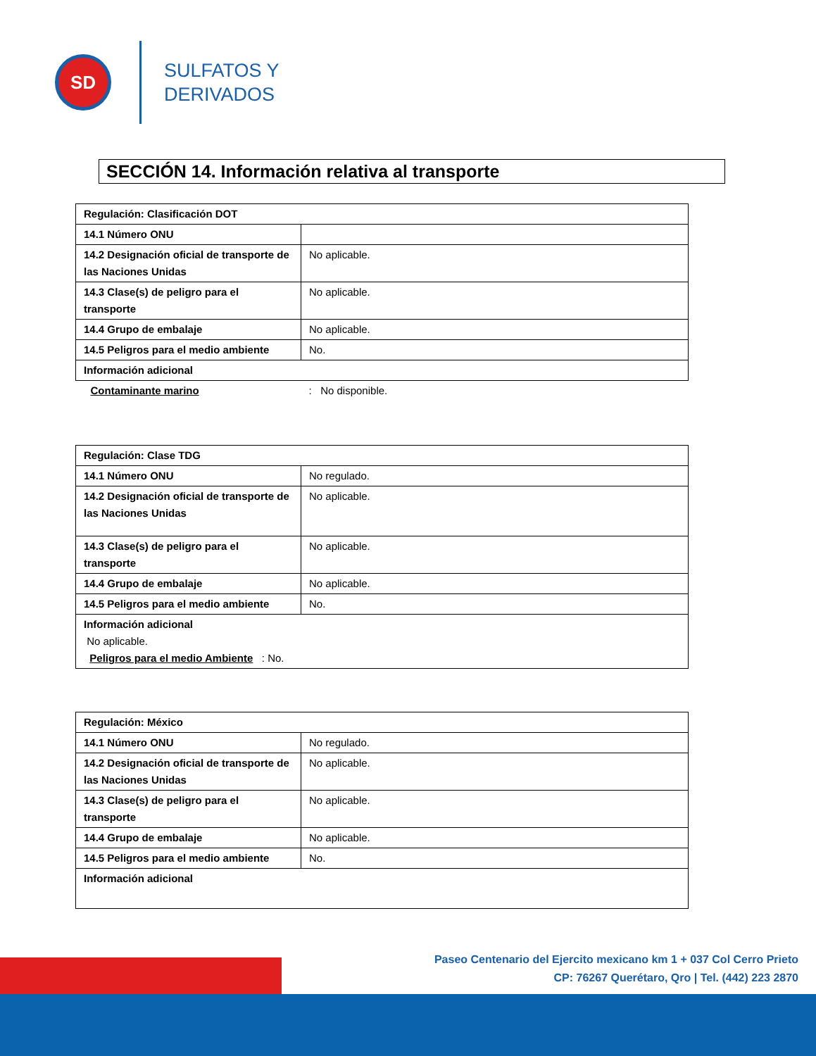SD
SULFATOS Y
DERIVADOS
SECCIÓN 14. Información relativa al transporte
| Regulación: Clasificación DOT | |
| 14.1 Número ONU | |
| 14.2 Designación oficial de transporte de las Naciones Unidas | No aplicable. |
| 14.3 Clase(s) de peligro para el transporte | No aplicable. |
| 14.4 Grupo de embalaje | No aplicable. |
| 14.5 Peligros para el medio ambiente | No. |
| Información adicional | |
| Contaminante marino | : No disponible. |
| Regulación: Clase TDG | |
| 14.1 Número ONU | No regulado. |
| 14.2 Designación oficial de transporte de las Naciones Unidas | No aplicable. |
| 14.3 Clase(s) de peligro para el transporte | No aplicable. |
| 14.4 Grupo de embalaje | No aplicable. |
| 14.5 Peligros para el medio ambiente | No. |
| Información adicional No aplicable. Peligros para el medio Ambiente : No. | |
| Regulación: México | |
| 14.1 Número ONU | No regulado. |
| 14.2 Designación oficial de transporte de las Naciones Unidas | No aplicable. |
| 14.3 Clase(s) de peligro para el transporte | No aplicable. |
| 14.4 Grupo de embalaje | No aplicable. |
| 14.5 Peligros para el medio ambiente | No. |
| Información adicional | |
Paseo Centenario del Ejercito mexicano km 1 + 037 Col Cerro Prieto
CP: 76267 Querétaro, Qro | Tel. (442) 223 2870